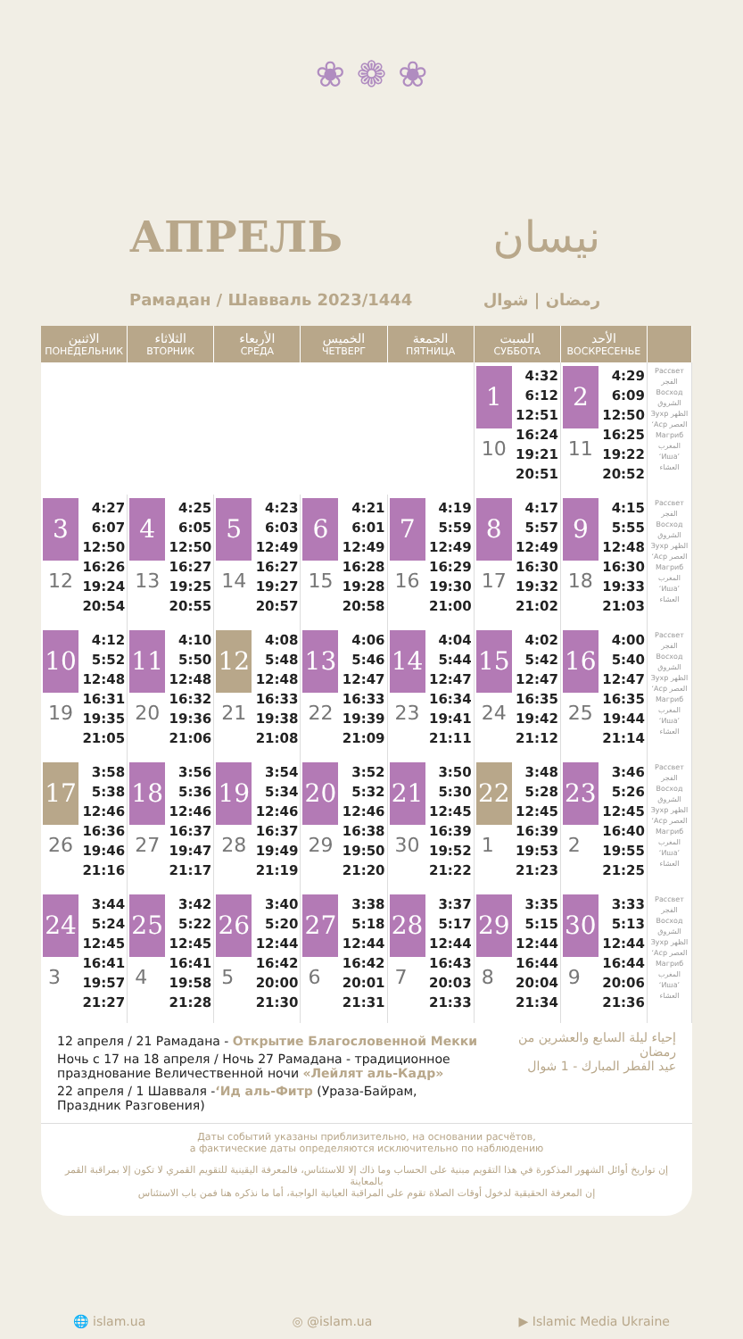❀ ❁ ❀
АПРЕЛЬ نيسان
Рамадан / Шавваль 2023/1444 رمضان | شوال
| الاثنين ПОНЕДЕЛЬНИК | الثلاثاء ВТОРНИК | الأربعاء СРЕДА | الخميس ЧЕТВЕРГ | الجمعة ПЯТНИЦА | السبت СУББОТА | الأحد ВОСКРЕСЕНЬЕ | |
| --- | --- | --- | --- | --- | --- | --- | --- |
| | | | | | 1 10 4:32 6:12 12:51 16:24 19:21 20:51 | 2 11 4:29 6:09 12:50 16:25 19:22 20:52 | Рассвет الفجر Восход الشروق Зухр الظهر ‘Аср العصر Магриб المغرب ‘Иша’ العشاء |
| 3 12 4:27 6:07 12:50 16:26 19:24 20:54 | 4 13 4:25 6:05 12:50 16:27 19:25 20:55 | 5 14 4:23 6:03 12:49 16:27 19:27 20:57 | 6 15 4:21 6:01 12:49 16:28 19:28 20:58 | 7 16 4:19 5:59 12:49 16:29 19:30 21:00 | 8 17 4:17 5:57 12:49 16:30 19:32 21:02 | 9 18 4:15 5:55 12:48 16:30 19:33 21:03 | Рассвет الفجر Восход الشروق Зухр الظهر ‘Аср العصر Магриб المغرب ‘Иша’ العشاء |
| 10 19 4:12 5:52 12:48 16:31 19:35 21:05 | 11 20 4:10 5:50 12:48 16:32 19:36 21:06 | 12 21 4:08 5:48 12:48 16:33 19:38 21:08 | 13 22 4:06 5:46 12:47 16:33 19:39 21:09 | 14 23 4:04 5:44 12:47 16:34 19:41 21:11 | 15 24 4:02 5:42 12:47 16:35 19:42 21:12 | 16 25 4:00 5:40 12:47 16:35 19:44 21:14 | Рассвет الفجر Восход الشروق Зухр الظهر ‘Аср العصر Магриб المغرب ‘Иша’ العشاء |
| 17 26 3:58 5:38 12:46 16:36 19:46 21:16 | 18 27 3:56 5:36 12:46 16:37 19:47 21:17 | 19 28 3:54 5:34 12:46 16:37 19:49 21:19 | 20 29 3:52 5:32 12:46 16:38 19:50 21:20 | 21 30 3:50 5:30 12:45 16:39 19:52 21:22 | 22 1 3:48 5:28 12:45 16:39 19:53 21:23 | 23 2 3:46 5:26 12:45 16:40 19:55 21:25 | Рассвет الفجر Восход الشروق Зухр الظهر ‘Аср العصر Магриб المغرب ‘Иша’ العشاء |
| 24 3 3:44 5:24 12:45 16:41 19:57 21:27 | 25 4 3:42 5:22 12:45 16:41 19:58 21:28 | 26 5 3:40 5:20 12:44 16:42 20:00 21:30 | 27 6 3:38 5:18 12:44 16:42 20:01 21:31 | 28 7 3:37 5:17 12:44 16:43 20:03 21:33 | 29 8 3:35 5:15 12:44 16:44 20:04 21:34 | 30 9 3:33 5:13 12:44 16:44 20:06 21:36 | Рассвет الفجر Восход الشروق Зухр الظهر ‘Аср العصر Магриб المغرب ‘Иша’ العشاء |
12 апреля / 21 Рамадана - Открытие Благословенной Мекки
Ночь с 17 на 18 апреля / Ночь 27 Рамадана - традиционное празднование Величественной ночи «Лейлят аль-Кадр»
22 апреля / 1 Шавваля -‘Ид аль-Фитр (Ураза-Байрам, Праздник Разговения)
إحياء ليلة السابع والعشرين من رمضان
عيد الفطر المبارك - 1 شوال
Даты событий указаны приблизительно, на основании расчётов,
а фактические даты определяются исключительно по наблюдению
إن تواريخ أوائل الشهور المذكورة في هذا التقويم مبنية على الحساب وما ذاك إلا للاستئناس، فالمعرفة اليقينية للتقويم القمري لا تكون إلا بمراقبة القمر بالمعاينة
إن المعرفة الحقيقية لدخول أوقات الصلاة تقوم على المراقبة العيانية الواجبة، أما ما نذكره هنا فمن باب الاستئناس
🌐 islam.ua ◎ @islam.ua ▶ Islamic Media Ukraine